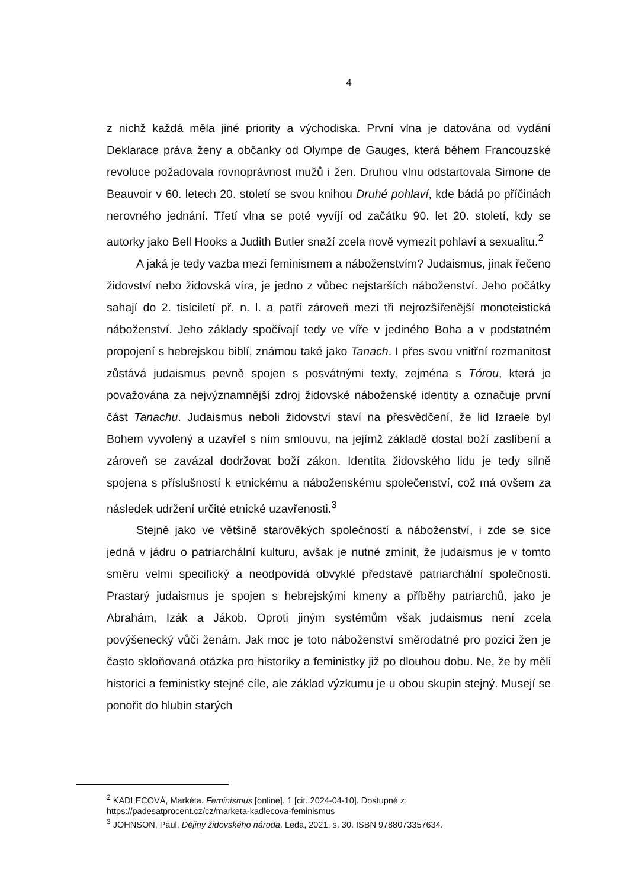4
z nichž každá měla jiné priority a východiska. První vlna je datována od vydání Deklarace práva ženy a občanky od Olympe de Gauges, která během Francouzské revoluce požadovala rovnoprávnost mužů i žen. Druhou vlnu odstartovala Simone de Beauvoir v 60. letech 20. století se svou knihou Druhé pohlaví, kde bádá po příčinách nerovného jednání. Třetí vlna se poté vyvíjí od začátku 90. let 20. století, kdy se autorky jako Bell Hooks a Judith Butler snaží zcela nově vymezit pohlaví a sexualitu.<sup>2</sup>
A jaká je tedy vazba mezi feminismem a náboženstvím? Judaismus, jinak řečeno židovství nebo židovská víra, je jedno z vůbec nejstarších náboženství. Jeho počátky sahají do 2. tisíciletí př. n. l. a patří zároveň mezi tři nejrozšířenější monoteistická náboženství. Jeho základy spočívají tedy ve víře v jediného Boha a v podstatném propojení s hebrejskou biblí, známou také jako Tanach. I přes svou vnitřní rozmanitost zůstává judaismus pevně spojen s posvátnými texty, zejména s Tórou, která je považována za nejvýznamnější zdroj židovské náboženské identity a označuje první část Tanachu. Judaismus neboli židovství staví na přesvědčení, že lid Izraele byl Bohem vyvolený a uzavřel s ním smlouvu, na jejímž základě dostal boží zaslíbení a zároveň se zavázal dodržovat boží zákon. Identita židovského lidu je tedy silně spojena s příslušností k etnickému a náboženskému společenství, což má ovšem za následek udržení určité etnické uzavřenosti.<sup>3</sup>
Stejně jako ve většině starověkých společností a náboženství, i zde se sice jedná v jádru o patriarchální kulturu, avšak je nutné zmínit, že judaismus je v tomto směru velmi specifický a neodpovídá obvyklé představě patriarchální společnosti. Prastarý judaismus je spojen s hebrejskými kmeny a příběhy patriarchů, jako je Abrahám, Izák a Jákob. Oproti jiným systémům však judaismus není zcela povýšenecký vůči ženám. Jak moc je toto náboženství směrodatné pro pozici žen je často skloňovaná otázka pro historiky a feministky již po dlouhou dobu. Ne, že by měli historici a feministky stejné cíle, ale základ výzkumu je u obou skupin stejný. Musejí se ponořit do hlubin starých
<sup>2</sup> KADLECOVÁ, Markéta. Feminismus [online]. 1 [cit. 2024-04-10]. Dostupné z:
https://padesatprocent.cz/cz/marketa-kadlecova-feminismus
<sup>3</sup> JOHNSON, Paul. Dějiny židovského národa. Leda, 2021, s. 30. ISBN 9788073357634.